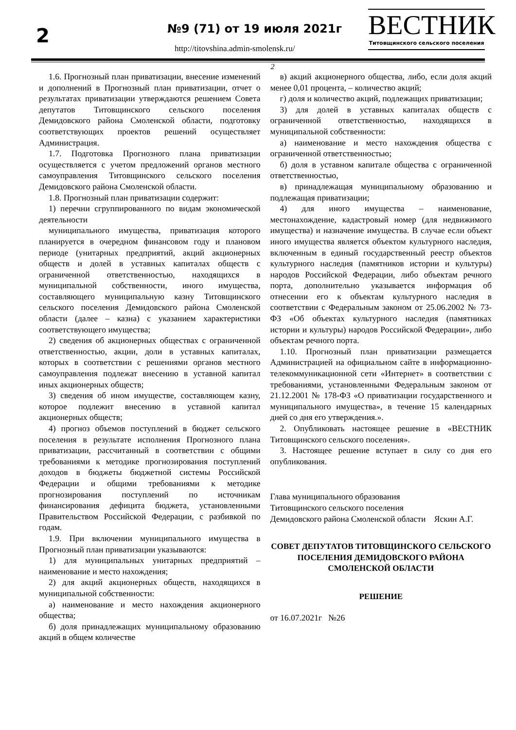2 №9 (71) от 19 июля 2021г
http://titovshina.admin-smolensk.ru/
ВЕСТНИК
Титовщинского сельского поселения
2
1.6. Прогнозный план приватизации, внесение изменений и дополнений в Прогнозный план приватизации, отчет о результатах приватизации утверждаются решением Совета депутатов Титовщинского сельского поселения Демидовского района Смоленской области, подготовку соответствующих проектов решений осуществляет Администрация.
1.7. Подготовка Прогнозного плана приватизации осуществляется с учетом предложений органов местного самоуправления Титовщинского сельского поселения Демидовского района Смоленской области.
1.8. Прогнозный план приватизации содержит:
1) перечни сгруппированного по видам экономической деятельности
муниципального имущества, приватизация которого планируется в очередном финансовом году и плановом периоде (унитарных предприятий, акций акционерных обществ и долей в уставных капиталах обществ с ограниченной ответственностью, находящихся в муниципальной собственности, иного имущества, составляющего муниципальную казну Титовщинского сельского поселения Демидовского района Смоленской области (далее – казна) с указанием характеристики соответствующего имущества;
2) сведения об акционерных обществах с ограниченной ответственностью, акции, доли в уставных капиталах, которых в соответствии с решениями органов местного самоуправления подлежат внесению в уставной капитал иных акционерных обществ;
3) сведения об ином имуществе, составляющем казну, которое подлежит внесению в уставной капитал акционерных обществ;
4) прогноз объемов поступлений в бюджет сельского поселения в результате исполнения Прогнозного плана приватизации, рассчитанный в соответствии с общими требованиями к методике прогнозирования поступлений доходов в бюджеты бюджетной системы Российской Федерации и общими требованиями к методике прогнозирования поступлений по источникам финансирования дефицита бюджета, установленными Правительством Российской Федерации, с разбивкой по годам.
1.9. При включении муниципального имущества в Прогнозный план приватизации указываются:
1) для муниципальных унитарных предприятий – наименование и место нахождения;
2) для акций акционерных обществ, находящихся в муниципальной собственности:
а) наименование и место нахождения акционерного общества;
б) доля принадлежащих муниципальному образованию акций в общем количестве
в) акций акционерного общества, либо, если доля акций менее 0,01 процента, – количество акций;
г) доля и количество акций, подлежащих приватизации;
3) для долей в уставных капиталах обществ с ограниченной ответственностью, находящихся в муниципальной собственности:
а) наименование и место нахождения общества с ограниченной ответственностью;
б) доля в уставном капитале общества с ограниченной ответственностью,
в) принадлежащая муниципальному образованию и подлежащая приватизации;
4) для иного имущества – наименование, местонахождение, кадастровый номер (для недвижимого имущества) и назначение имущества. В случае если объект иного имущества является объектом культурного наследия, включенным в единый государственный реестр объектов культурного наследия (памятников истории и культуры) народов Российской Федерации, либо объектам речного порта, дополнительно указывается информация об отнесении его к объектам культурного наследия в соответствии с Федеральным законом от 25.06.2002 № 73-ФЗ «Об объектах культурного наследия (памятниках истории и культуры) народов Российской Федерации», либо объектам речного порта.
1.10. Прогнозный план приватизации размещается Администрацией на официальном сайте в информационно-телекоммуникационной сети «Интернет» в соответствии с требованиями, установленными Федеральным законом от 21.12.2001 № 178-ФЗ «О приватизации государственного и муниципального имущества», в течение 15 календарных дней со дня его утверждения.».
2. Опубликовать настоящее решение в «ВЕСТНИК Титовщинского сельского поселения».
3. Настоящее решение вступает в силу со дня его опубликования.
Глава муниципального образования
Титовщинского сельского поселения
Демидовского района Смоленской области Яскин А.Г.
СОВЕТ ДЕПУТАТОВ ТИТОВЩИНСКОГО СЕЛЬСКОГО ПОСЕЛЕНИЯ ДЕМИДОВСКОГО РАЙОНА СМОЛЕНСКОЙ ОБЛАСТИ
РЕШЕНИЕ
от 16.07.2021г №26